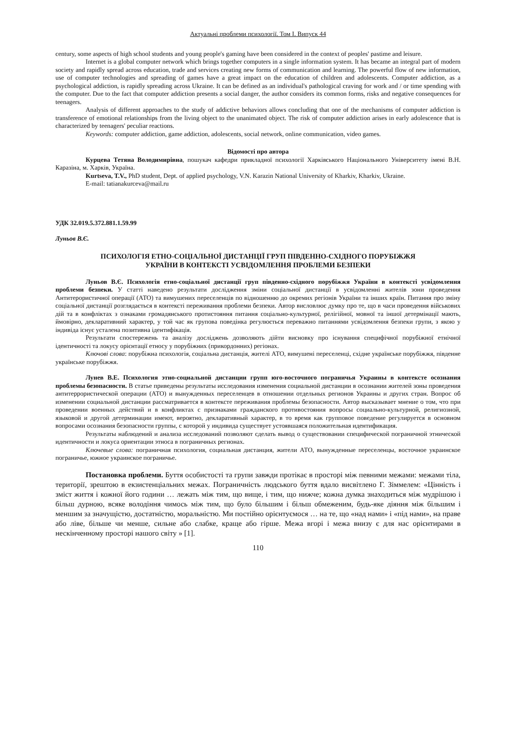Актуальні проблеми психології. Том І. Випуск 44
century, some aspects of high school students and young people's gaming have been considered in the context of peoples' pastime and leisure.
Internet is a global computer network which brings together computers in a single information system. It has became an integral part of modern society and rapidly spread across education, trade and services creating new forms of communication and learning. The powerful flow of new information, use of computer technologies and spreading of games have a great impact on the education of children and adolescents. Computer addiction, as a psychological addiction, is rapidly spreading across Ukraine. It can be defined as an individual's pathological craving for work and / or time spending with the computer. Due to the fact that computer addiction presents a social danger, the author considers its common forms, risks and negative consequences for teenagers.
Analysis of different approaches to the study of addictive behaviors allows concluding that one of the mechanisms of computer addiction is transference of emotional relationships from the living object to the unanimated object. The risk of computer addiction arises in early adolescence that is characterized by teenagers' peculiar reactions.
Keywords: computer addiction, game addiction, adolescents, social network, online communication, video games.
Відомості про автора
Курцева Тетяна Володимирівна, пошукач кафедри прикладної психології Харківського Національного Університету імені В.Н. Каразіна, м. Харків, Україна.
Kurtseva, T.V., PhD student, Dept. of applied psychology, V.N. Karazin National University of Kharkiv, Kharkiv, Ukraine.
E-mail: tatianakurceva@mail.ru
УДК 32.019.5.372.881.1.59.99
Луньов В.Є.
ПСИХОЛОГІЯ ЕТНО-СОЦІАЛЬНОЇ ДИСТАНЦІЇ ГРУП ПІВДЕННО-СХІДНОГО ПОРУБІЖЖЯ
УКРАЇНИ В КОНТЕКСТІ УСВІДОМЛЕННЯ ПРОБЛЕМИ БЕЗПЕКИ
Луньов В.Є. Психологія етно-соціальної дистанції груп південно-східного порубіжжя України в контексті усвідомлення проблеми безпеки. У статті наведено результати дослідження зміни соціальної дистанції в усвідомленні жителів зони проведення Антитерористичної операції (АТО) та вимушених переселенців по відношенню до окремих регіонів України та інших країн. Питання про зміну соціальної дистанції розглядається в контексті переживання проблеми безпеки. Автор висловлює думку про те, що в часи проведення військових дій та в конфліктах з ознаками громадянського протистояння питання соціально-культурної, релігійної, мовної та іншої детермінації мають, ймовірно, декларативний характер, у той час як групова поведінка регулюється переважно питаннями усвідомлення безпеки групи, з якою у індивіда існує усталена позитивна ідентифікація.
Результати спостережень та аналізу досліджень дозволяють дійти висновку про існування специфічної порубіжної етнічної ідентичності та локусу орієнтації етносу у порубіжних (прикордонних) регіонах.
Ключові слова: порубіжна психологія, соціальна дистанція, жителі АТО, вимушені переселенці, східне українське порубіжжя, південне українське порубіжжя.
Лунев В.Е. Психология этно-социальной дистанции групп юго-восточного пограничья Украины в контексте осознания проблемы безопасности. В статье приведены результаты исследования изменения социальной дистанции в осознании жителей зоны проведения антитеррористической операции (АТО) и вынужденных переселенцев в отношении отдельных регионов Украины и других стран. Вопрос об изменении социальной дистанции рассматривается в контексте переживания проблемы безопасности. Автор высказывает мнение о том, что при проведении военных действий и в конфликтах с признаками гражданского противостояния вопросы социально-культурной, религиозной, языковой и другой детерминации имеют, вероятно, декларативный характер, в то время как групповое поведение регулируется в основном вопросами осознания безопасности группы, с которой у индивида существует устоявшаяся положительная идентификация.
Результаты наблюдений и анализа исследований позволяют сделать вывод о существовании специфической пограничной этнической идентичности и локуса ориентации этноса в пограничных регионах.
Ключевые слова: пограничная психология, социальная дистанция, жители АТО, вынужденные переселенцы, восточное украинское пограничье, южное украинское пограничье.
Постановка проблеми. Буття особистості та групи завжди протікає в просторі між певними межами: межами тіла, території, зрештою в екзистенціальних межах. Пограничність людського буття вдало висвітлено Г. Зіммелем: «Цінність і зміст життя і кожної його години … лежать між тим, що вище, і тим, що нижче; кожна думка знаходиться між мудрішою і більш дурною, всяке володіння чимось між тим, що було більшим і більш обмеженим, будь-яке діяння між більшим і меншим за значущістю, достатністю, моральністю. Ми постійно орієнтуємося … на те, що «над нами» і «під нами», на праве або ліве, більше чи менше, сильне або слабке, краще або гірше. Межа вгорі і межа внизу є для нас орієнтирами в нескінченному просторі нашого світу » [1].
110